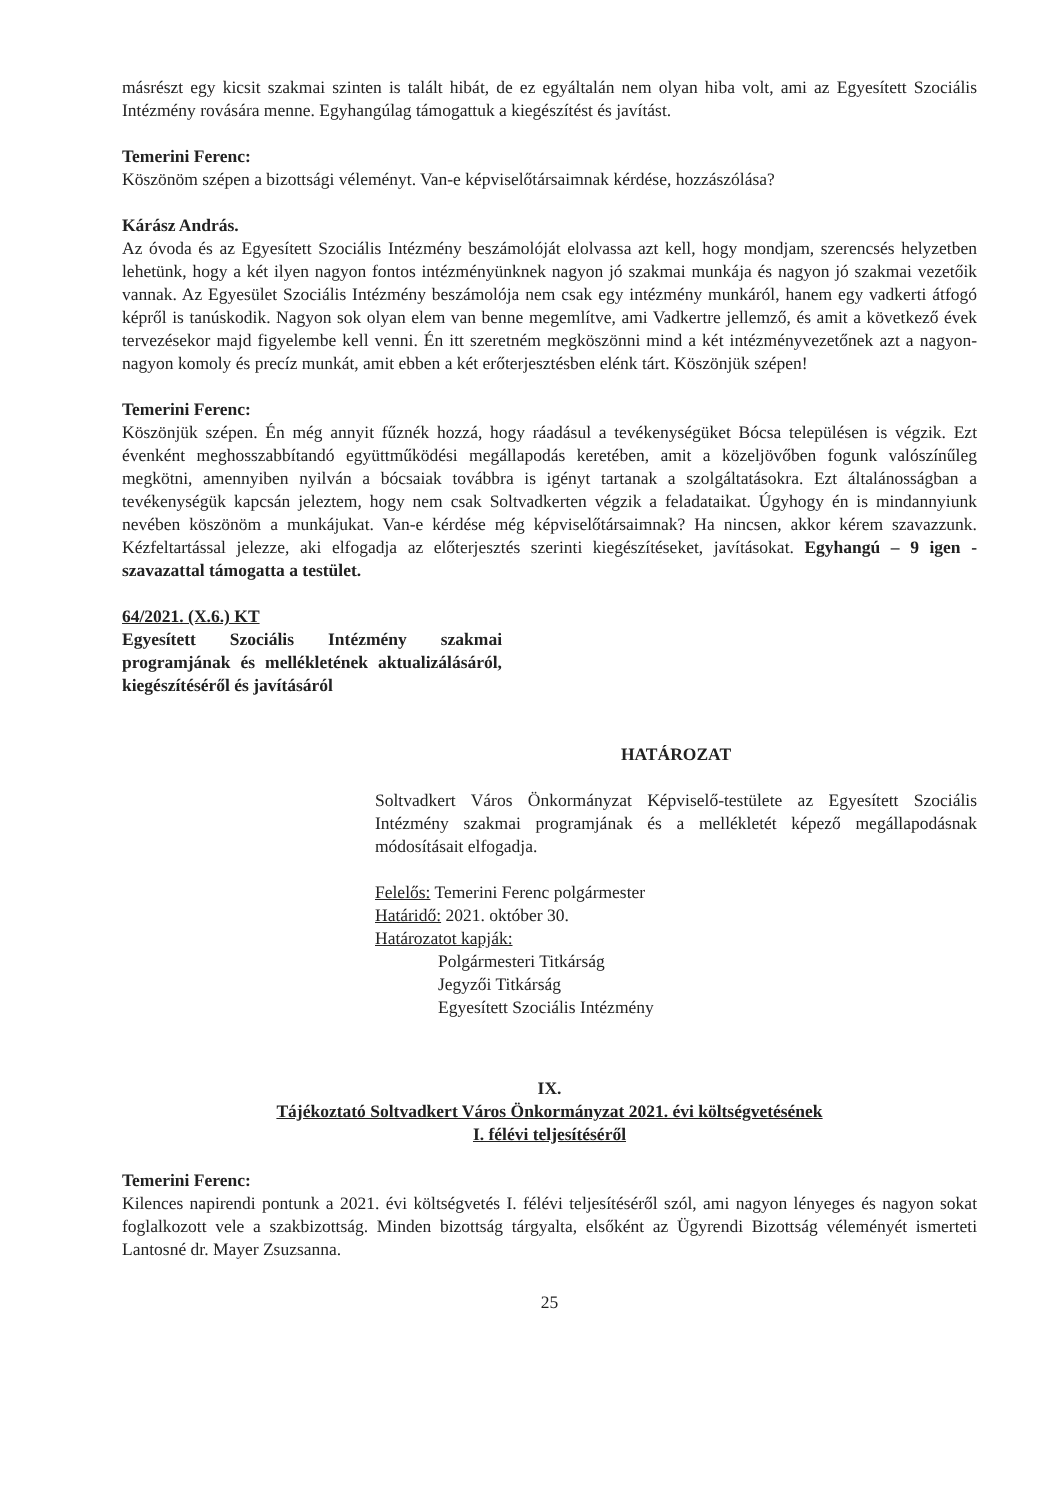másrészt egy kicsit szakmai szinten is talált hibát, de ez egyáltalán nem olyan hiba volt, ami az Egyesített Szociális Intézmény rovására menne. Egyhangúlag támogattuk a kiegészítést és javítást.
Temerini Ferenc:
Köszönöm szépen a bizottsági véleményt. Van-e képviselőtársaimnak kérdése, hozzászólása?
Kárász András.
Az óvoda és az Egyesített Szociális Intézmény beszámolóját elolvassa azt kell, hogy mondjam, szerencsés helyzetben lehetünk, hogy a két ilyen nagyon fontos intézményünknek nagyon jó szakmai munkája és nagyon jó szakmai vezetőik vannak. Az Egyesület Szociális Intézmény beszámolója nem csak egy intézmény munkáról, hanem egy vadkerti átfogó képről is tanúskodik. Nagyon sok olyan elem van benne megemlítve, ami Vadkertre jellemző, és amit a következő évek tervezésekor majd figyelembe kell venni. Én itt szeretném megköszönni mind a két intézményvezetőnek azt a nagyon-nagyon komoly és precíz munkát, amit ebben a két erőterjesztésben elénk tárt. Köszönjük szépen!
Temerini Ferenc:
Köszönjük szépen. Én még annyit fűznék hozzá, hogy ráadásul a tevékenységüket Bócsa településen is végzik. Ezt évenként meghosszabbítandó együttműködési megállapodás keretében, amit a közeljövőben fogunk valószínűleg megkötni, amennyiben nyilván a bócsaiak továbbra is igényt tartanak a szolgáltatásokra. Ezt általánosságban a tevékenységük kapcsán jeleztem, hogy nem csak Soltvadkerten végzik a feladataikat. Úgyhogy én is mindannyiunk nevében köszönöm a munkájukat. Van-e kérdése még képviselőtársaimnak? Ha nincsen, akkor kérem szavazzunk. Kézfeltartással jelezze, aki elfogadja az előterjesztés szerinti kiegészítéseket, javításokat. Egyhangú – 9 igen - szavazattal támogatta a testület.
64/2021. (X.6.) KT
Egyesített Szociális Intézmény szakmai programjának és mellékletének aktualizálásáról, kiegészítéséről és javításáról
HATÁROZAT
Soltvadkert Város Önkormányzat Képviselő-testülete az Egyesített Szociális Intézmény szakmai programjának és a mellékletét képező megállapodásnak módosításait elfogadja.
Felelős: Temerini Ferenc polgármester
Határidő: 2021. október 30.
Határozatot kapják:
Polgármesteri Titkárság
Jegyzői Titkárság
Egyesített Szociális Intézmény
IX.
Tájékoztató Soltvadkert Város Önkormányzat 2021. évi költségvetésének
I. félévi teljesítéséről
Temerini Ferenc:
Kilences napirendi pontunk a 2021. évi költségvetés I. félévi teljesítéséről szól, ami nagyon lényeges és nagyon sokat foglalkozott vele a szakbizottság. Minden bizottság tárgyalta, elsőként az Ügyrendi Bizottság véleményét ismerteti Lantosné dr. Mayer Zsuzsanna.
25